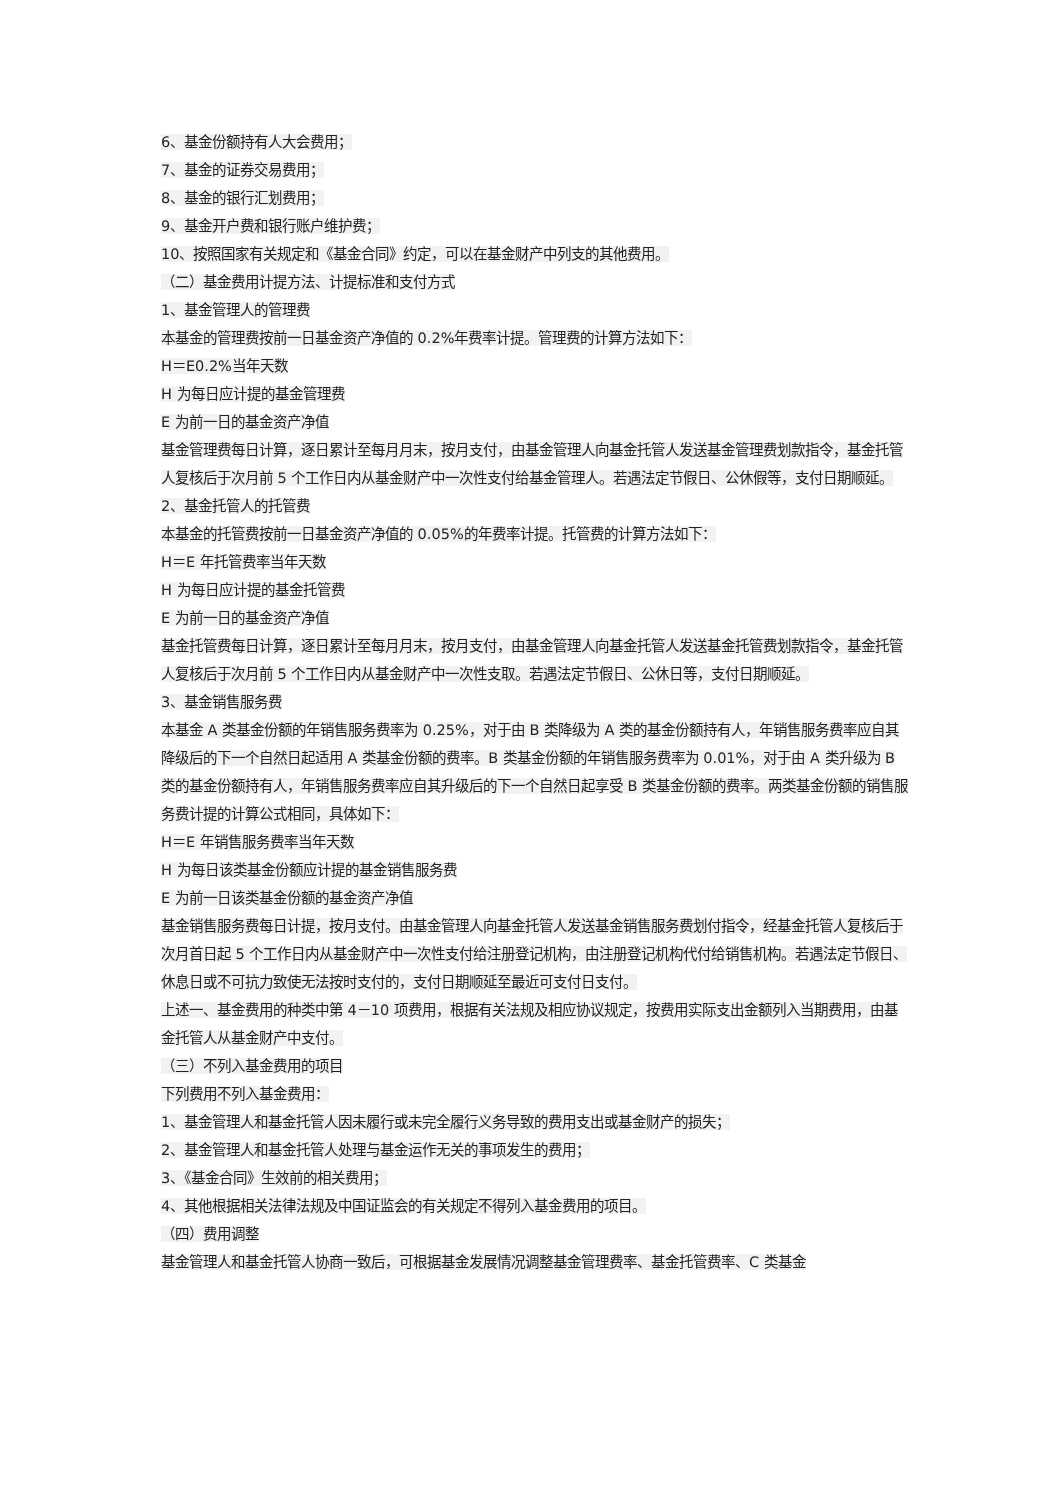6、基金份额持有人大会费用；
7、基金的证券交易费用；
8、基金的银行汇划费用；
9、基金开户费和银行账户维护费；
10、按照国家有关规定和《基金合同》约定，可以在基金财产中列支的其他费用。
（二）基金费用计提方法、计提标准和支付方式
1、基金管理人的管理费
本基金的管理费按前一日基金资产净值的 0.2%年费率计提。管理费的计算方法如下：
H＝E0.2%当年天数
H 为每日应计提的基金管理费
E 为前一日的基金资产净值
基金管理费每日计算，逐日累计至每月月末，按月支付，由基金管理人向基金托管人发送基金管理费划款指令，基金托管人复核后于次月前 5 个工作日内从基金财产中一次性支付给基金管理人。若遇法定节假日、公休假等，支付日期顺延。
2、基金托管人的托管费
本基金的托管费按前一日基金资产净值的 0.05%的年费率计提。托管费的计算方法如下：
H＝E 年托管费率当年天数
H 为每日应计提的基金托管费
E 为前一日的基金资产净值
基金托管费每日计算，逐日累计至每月月末，按月支付，由基金管理人向基金托管人发送基金托管费划款指令，基金托管人复核后于次月前 5 个工作日内从基金财产中一次性支取。若遇法定节假日、公休日等，支付日期顺延。
3、基金销售服务费
本基金 A 类基金份额的年销售服务费率为 0.25%，对于由 B 类降级为 A 类的基金份额持有人，年销售服务费率应自其降级后的下一个自然日起适用 A 类基金份额的费率。B 类基金份额的年销售服务费率为 0.01%，对于由 A 类升级为 B 类的基金份额持有人，年销售服务费率应自其升级后的下一个自然日起享受 B 类基金份额的费率。两类基金份额的销售服务费计提的计算公式相同，具体如下：
H＝E 年销售服务费率当年天数
H 为每日该类基金份额应计提的基金销售服务费
E 为前一日该类基金份额的基金资产净值
基金销售服务费每日计提，按月支付。由基金管理人向基金托管人发送基金销售服务费划付指令，经基金托管人复核后于次月首日起 5 个工作日内从基金财产中一次性支付给注册登记机构，由注册登记机构代付给销售机构。若遇法定节假日、休息日或不可抗力致使无法按时支付的，支付日期顺延至最近可支付日支付。
上述一、基金费用的种类中第 4－10 项费用，根据有关法规及相应协议规定，按费用实际支出金额列入当期费用，由基金托管人从基金财产中支付。
（三）不列入基金费用的项目
下列费用不列入基金费用：
1、基金管理人和基金托管人因未履行或未完全履行义务导致的费用支出或基金财产的损失；
2、基金管理人和基金托管人处理与基金运作无关的事项发生的费用；
3、《基金合同》生效前的相关费用；
4、其他根据相关法律法规及中国证监会的有关规定不得列入基金费用的项目。
（四）费用调整
基金管理人和基金托管人协商一致后，可根据基金发展情况调整基金管理费率、基金托管费率、C 类基金